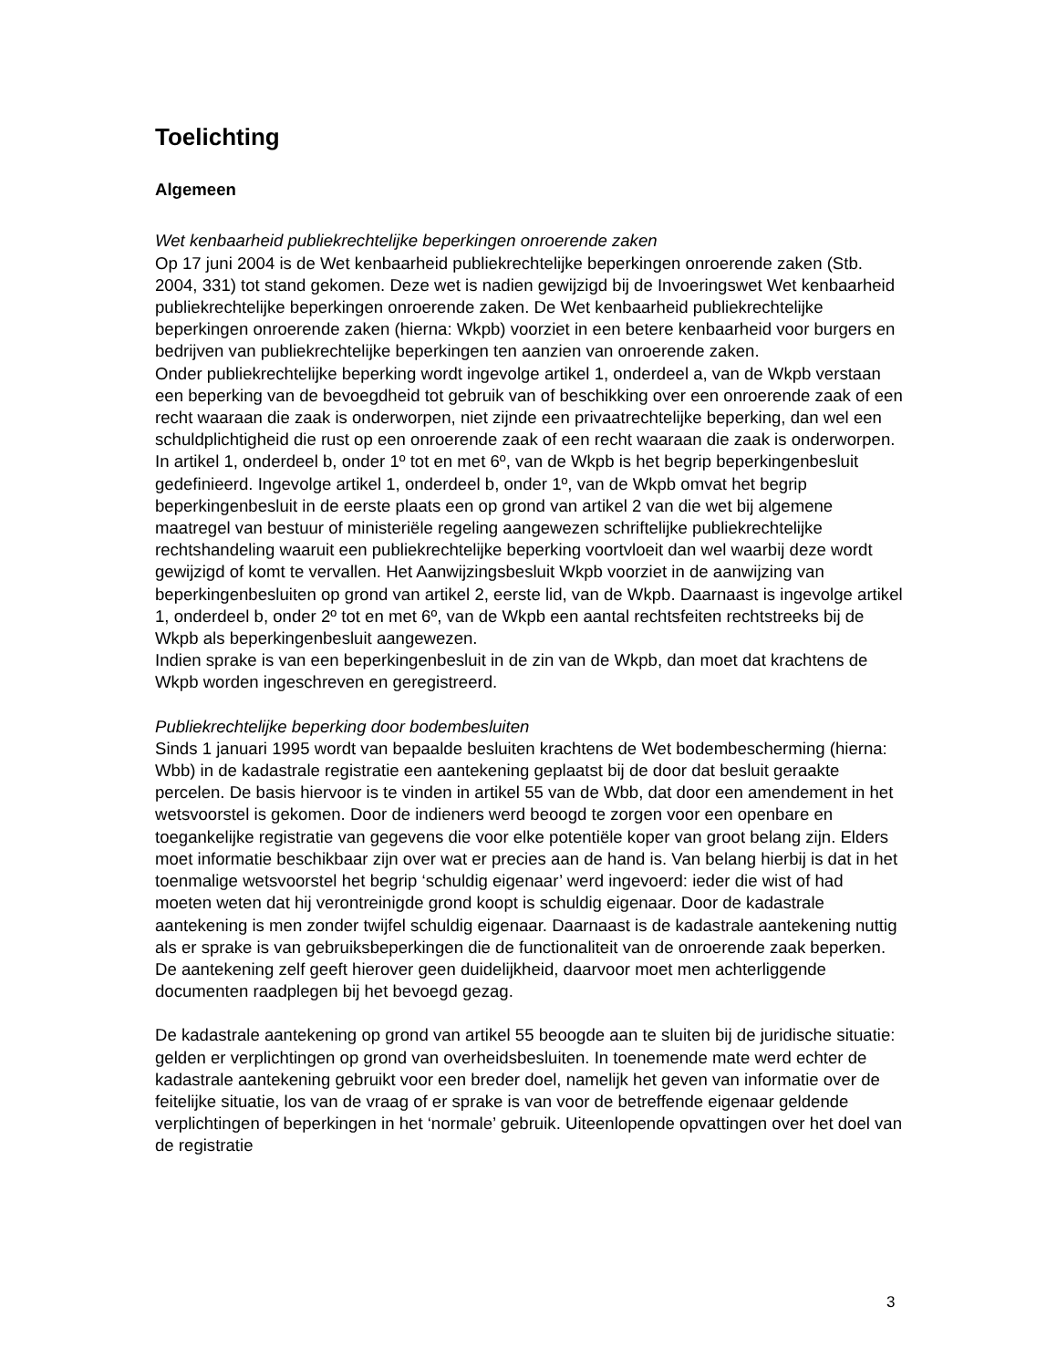Toelichting
Algemeen
Wet kenbaarheid publiekrechtelijke beperkingen onroerende zaken
Op 17 juni 2004 is de Wet kenbaarheid publiekrechtelijke beperkingen onroerende zaken (Stb. 2004, 331) tot stand gekomen. Deze wet is nadien gewijzigd bij de Invoeringswet Wet kenbaarheid publiekrechtelijke beperkingen onroerende zaken. De Wet kenbaarheid publiekrechtelijke beperkingen onroerende zaken (hierna: Wkpb) voorziet in een betere kenbaarheid voor burgers en bedrijven van publiekrechtelijke beperkingen ten aanzien van onroerende zaken.
Onder publiekrechtelijke beperking wordt ingevolge artikel 1, onderdeel a, van de Wkpb verstaan een beperking van de bevoegdheid tot gebruik van of beschikking over een onroerende zaak of een recht waaraan die zaak is onderworpen, niet zijnde een privaatrechtelijke beperking, dan wel een schuldplichtigheid die rust op een onroerende zaak of een recht waaraan die zaak is onderworpen.
In artikel 1, onderdeel b, onder 1º tot en met 6º, van de Wkpb is het begrip beperkingenbesluit gedefinieerd. Ingevolge artikel 1, onderdeel b, onder 1º, van de Wkpb omvat het begrip beperkingenbesluit in de eerste plaats een op grond van artikel 2 van die wet bij algemene maatregel van bestuur of ministeriële regeling aangewezen schriftelijke publiekrechtelijke rechtshandeling waaruit een publiekrechtelijke beperking voortvloeit dan wel waarbij deze wordt gewijzigd of komt te vervallen. Het Aanwijzingsbesluit Wkpb voorziet in de aanwijzing van beperkingenbesluiten op grond van artikel 2, eerste lid, van de Wkpb. Daarnaast is ingevolge artikel 1, onderdeel b, onder 2º tot en met 6º, van de Wkpb een aantal rechtsfeiten rechtstreeks bij de Wkpb als beperkingenbesluit aangewezen.
Indien sprake is van een beperkingenbesluit in de zin van de Wkpb, dan moet dat krachtens de Wkpb worden ingeschreven en geregistreerd.
Publiekrechtelijke beperking door bodembesluiten
Sinds 1 januari 1995 wordt van bepaalde besluiten krachtens de Wet bodembescherming (hierna: Wbb) in de kadastrale registratie een aantekening geplaatst bij de door dat besluit geraakte percelen. De basis hiervoor is te vinden in artikel 55 van de Wbb, dat door een amendement in het wetsvoorstel is gekomen. Door de indieners werd beoogd te zorgen voor een openbare en toegankelijke registratie van gegevens die voor elke potentiële koper van groot belang zijn. Elders moet informatie beschikbaar zijn over wat er precies aan de hand is. Van belang hierbij is dat in het toenmalige wetsvoorstel het begrip ‘schuldig eigenaar’ werd ingevoerd: ieder die wist of had moeten weten dat hij verontreinigde grond koopt is schuldig eigenaar. Door de kadastrale aantekening is men zonder twijfel schuldig eigenaar. Daarnaast is de kadastrale aantekening nuttig als er sprake is van gebruiksbeperkingen die de functionaliteit van de onroerende zaak beperken. De aantekening zelf geeft hierover geen duidelijkheid, daarvoor moet men achterliggende documenten raadplegen bij het bevoegd gezag.
De kadastrale aantekening op grond van artikel 55 beoogde aan te sluiten bij de juridische situatie: gelden er verplichtingen op grond van overheidsbesluiten. In toenemende mate werd echter de kadastrale aantekening gebruikt voor een breder doel, namelijk het geven van informatie over de feitelijke situatie, los van de vraag of er sprake is van voor de betreffende eigenaar geldende verplichtingen of beperkingen in het ‘normale’ gebruik. Uiteenlopende opvattingen over het doel van de registratie
3